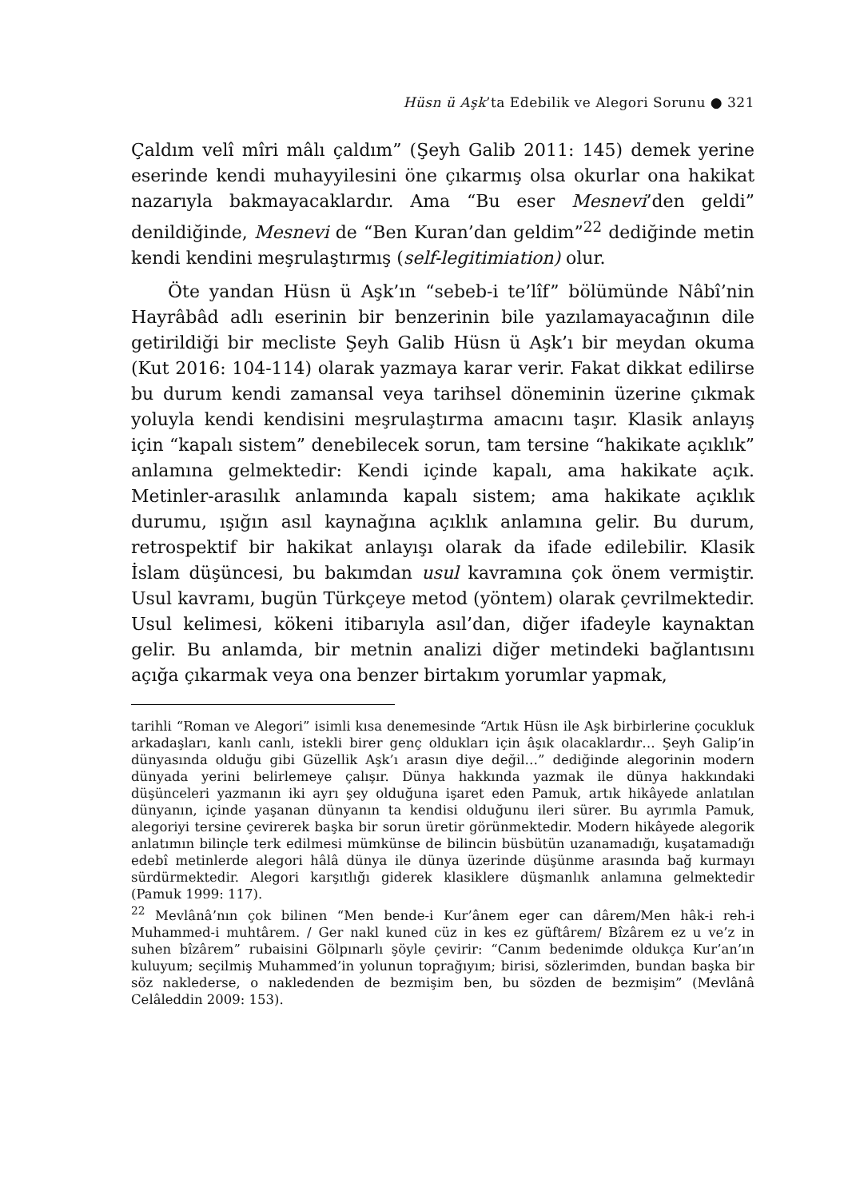Hüsn ü Aşk’ta Edebilik ve Alegori Sorunu ● 321
Çaldım velî mîri mâlı çaldım” (Şeyh Galib 2011: 145) demek yerine eserinde kendi muhayyilesini öne çıkarmış olsa okurlar ona hakikat nazarıyla bakmayacaklardır. Ama “Bu eser Mesnevi’den geldi” denildiğinde, Mesnevi de “Ben Kuran’dan geldim”<sup>22</sup> dediğinde metin kendi kendini meşrulaştırmış (self-legitimiation) olur.
Öte yandan Hüsn ü Aşk’ın “sebeb-i te’lîf” bölümünde Nâbî’nin Hayrâbâd adlı eserinin bir benzerinin bile yazılamayacağının dile getirildiği bir mecliste Şeyh Galib Hüsn ü Aşk’ı bir meydan okuma (Kut 2016: 104-114) olarak yazmaya karar verir. Fakat dikkat edilirse bu durum kendi zamansal veya tarihsel döneminin üzerine çıkmak yoluyla kendi kendisini meşrulaştırma amacını taşır. Klasik anlayış için “kapalı sistem” denebilecek sorun, tam tersine “hakikate açıklık” anlamına gelmektedir: Kendi içinde kapalı, ama hakikate açık. Metinler-arasılık anlamında kapalı sistem; ama hakikate açıklık durumu, ışığın asıl kaynağına açıklık anlamına gelir. Bu durum, retrospektif bir hakikat anlayışı olarak da ifade edilebilir. Klasik İslam düşüncesi, bu bakımdan usul kavramına çok önem vermiştir. Usul kavramı, bugün Türkçeye metod (yöntem) olarak çevrilmektedir. Usul kelimesi, kökeni itibarıyla asıl’dan, diğer ifadeyle kaynaktan gelir. Bu anlamda, bir metnin analizi diğer metindeki bağlantısını açığa çıkarmak veya ona benzer birtakım yorumlar yapmak,
tarihli “Roman ve Alegori” isimli kısa denemesinde “Artık Hüsn ile Aşk birbirlerine çocukluk arkadaşları, kanlı canlı, istekli birer genç oldukları için âşık olacaklardır… Şeyh Galip’in dünyasında olduğu gibi Güzellik Aşk’ı arasın diye değil…” dediğinde alegorinin modern dünyada yerini belirlemeye çalışır. Dünya hakkında yazmak ile dünya hakkındaki düşünceleri yazmanın iki ayrı şey olduğuna işaret eden Pamuk, artık hikâyede anlatılan dünyanın, içinde yaşanan dünyanın ta kendisi olduğunu ileri sürer. Bu ayrımla Pamuk, alegoriyi tersine çevirerek başka bir sorun üretir görünmektedir. Modern hikâyede alegorik anlatımın bilinçle terk edilmesi mümkünse de bilincin büsbütün uzanamadığı, kuşatamadığı edebî metinlerde alegori hâlâ dünya ile dünya üzerinde düşünme arasında bağ kurmayı sürdürmektedir. Alegori karşıtlığı giderek klasiklere düşmanlık anlamına gelmektedir (Pamuk 1999: 117).
<sup>22</sup> Mevlânâ’nın çok bilinen “Men bende-i Kur’ânem eger can dârem/Men hâk-i reh-i Muhammed-i muhtârem. / Ger nakl kuned cüz in kes ez güftârem/ Bîzârem ez u ve’z in suhen bîzârem” rubaisini Gölpınarlı şöyle çevirir: “Canım bedenimde oldukça Kur’an’ın kuluyum; seçilmiş Muhammed’in yolunun toprağıyım; birisi, sözlerimden, bundan başka bir söz naklederse, o nakledenden de bezmişim ben, bu sözden de bezmişim” (Mevlânâ Celâleddin 2009: 153).